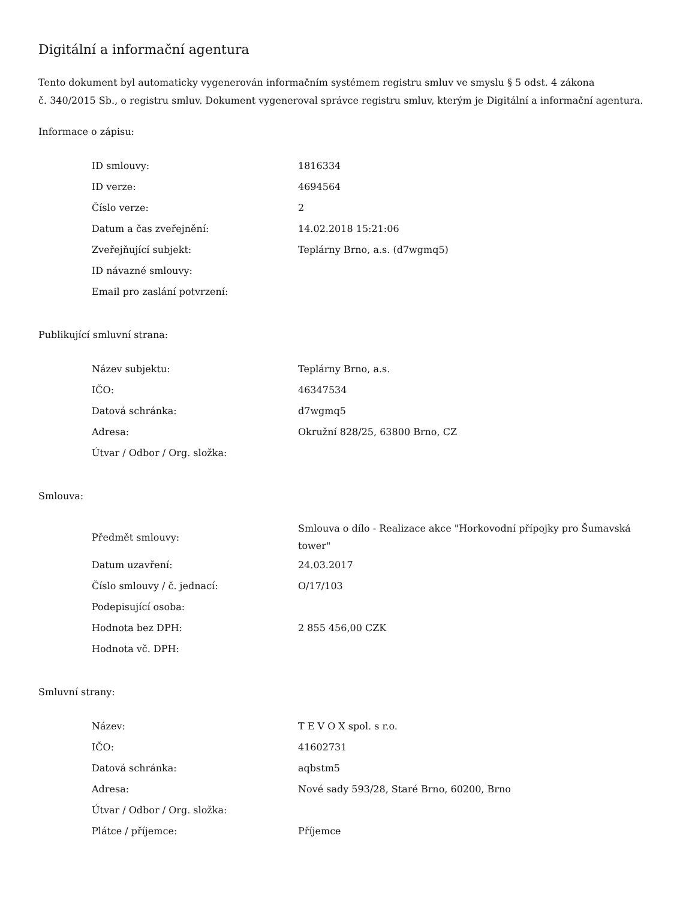Digitální a informační agentura
Tento dokument byl automaticky vygenerován informačním systémem registru smluv ve smyslu § 5 odst. 4 zákona
č. 340/2015 Sb., o registru smluv. Dokument vygeneroval správce registru smluv, kterým je Digitální a informační agentura.
Informace o zápisu:
| ID smlouvy: | 1816334 |
| ID verze: | 4694564 |
| Číslo verze: | 2 |
| Datum a čas zveřejnění: | 14.02.2018 15:21:06 |
| Zveřejňující subjekt: | Teplárny Brno, a.s. (d7wgmq5) |
| ID návazné smlouvy: | |
| Email pro zaslání potvrzení: | |
Publikující smluvní strana:
| Název subjektu: | Teplárny Brno, a.s. |
| IČO: | 46347534 |
| Datová schránka: | d7wgmq5 |
| Adresa: | Okružní 828/25, 63800 Brno, CZ |
| Útvar / Odbor / Org. složka: | |
Smlouva:
| Předmět smlouvy: | Smlouva o dílo - Realizace akce "Horkovodní přípojky pro Šumavská tower" |
| Datum uzavření: | 24.03.2017 |
| Číslo smlouvy / č. jednací: | O/17/103 |
| Podepisující osoba: | |
| Hodnota bez DPH: | 2 855 456,00 CZK |
| Hodnota vč. DPH: | |
Smluvní strany:
| Název: | T E V O X spol. s r.o. |
| IČO: | 41602731 |
| Datová schránka: | aqbstm5 |
| Adresa: | Nové sady 593/28, Staré Brno, 60200, Brno |
| Útvar / Odbor / Org. složka: | |
| Plátce / příjemce: | Příjemce |